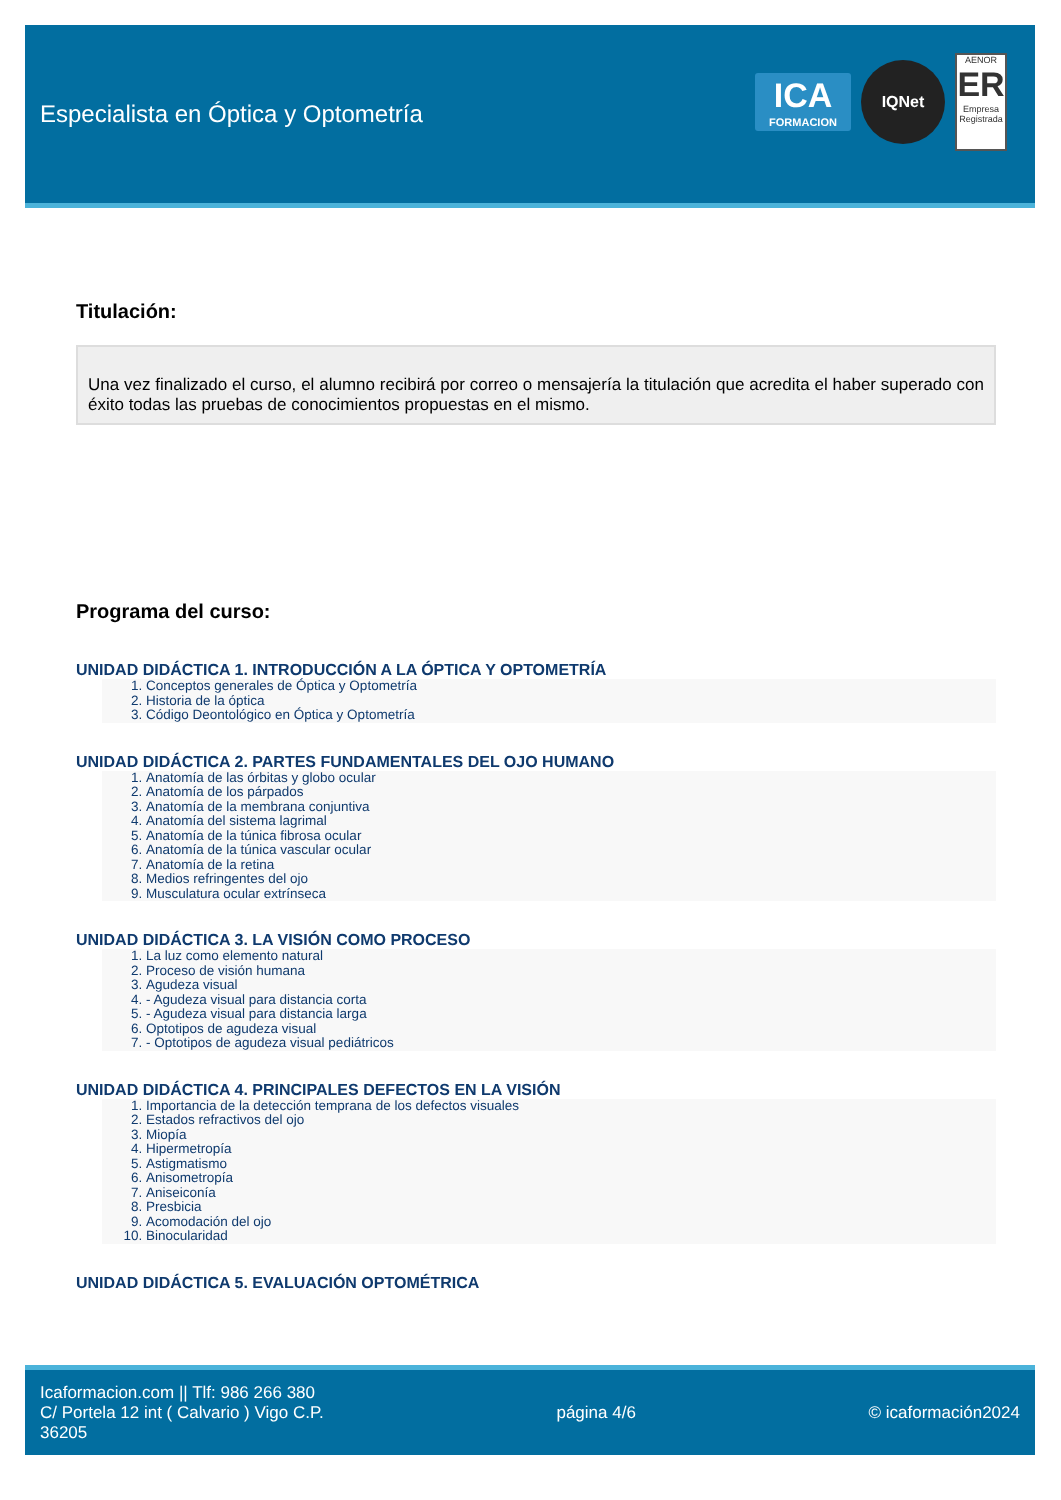Especialista en Óptica y Optometría
ICA
FORMACION
IQNet
AENOR
ER
Empresa Registrada
Titulación:
Una vez finalizado el curso, el alumno recibirá por correo o mensajería la titulación que acredita el haber superado con éxito todas las pruebas de conocimientos propuestas en el mismo.
Programa del curso:
UNIDAD DIDÁCTICA 1. INTRODUCCIÓN A LA ÓPTICA Y OPTOMETRÍA
1. Conceptos generales de Óptica y Optometría
2. Historia de la óptica
3. Código Deontológico en Óptica y Optometría
UNIDAD DIDÁCTICA 2. PARTES FUNDAMENTALES DEL OJO HUMANO
1. Anatomía de las órbitas y globo ocular
2. Anatomía de los párpados
3. Anatomía de la membrana conjuntiva
4. Anatomía del sistema lagrimal
5. Anatomía de la túnica fibrosa ocular
6. Anatomía de la túnica vascular ocular
7. Anatomía de la retina
8. Medios refringentes del ojo
9. Musculatura ocular extrínseca
UNIDAD DIDÁCTICA 3. LA VISIÓN COMO PROCESO
1. La luz como elemento natural
2. Proceso de visión humana
3. Agudeza visual
4. - Agudeza visual para distancia corta
5. - Agudeza visual para distancia larga
6. Optotipos de agudeza visual
7. - Optotipos de agudeza visual pediátricos
UNIDAD DIDÁCTICA 4. PRINCIPALES DEFECTOS EN LA VISIÓN
1. Importancia de la detección temprana de los defectos visuales
2. Estados refractivos del ojo
3. Miopía
4. Hipermetropía
5. Astigmatismo
6. Anisometropía
7. Aniseiconía
8. Presbicia
9. Acomodación del ojo
10. Binocularidad
UNIDAD DIDÁCTICA 5. EVALUACIÓN OPTOMÉTRICA
Icaformacion.com || Tlf: 986 266 380
C/ Portela 12 int ( Calvario ) Vigo C.P.
36205
página 4/6 © icaformación2024